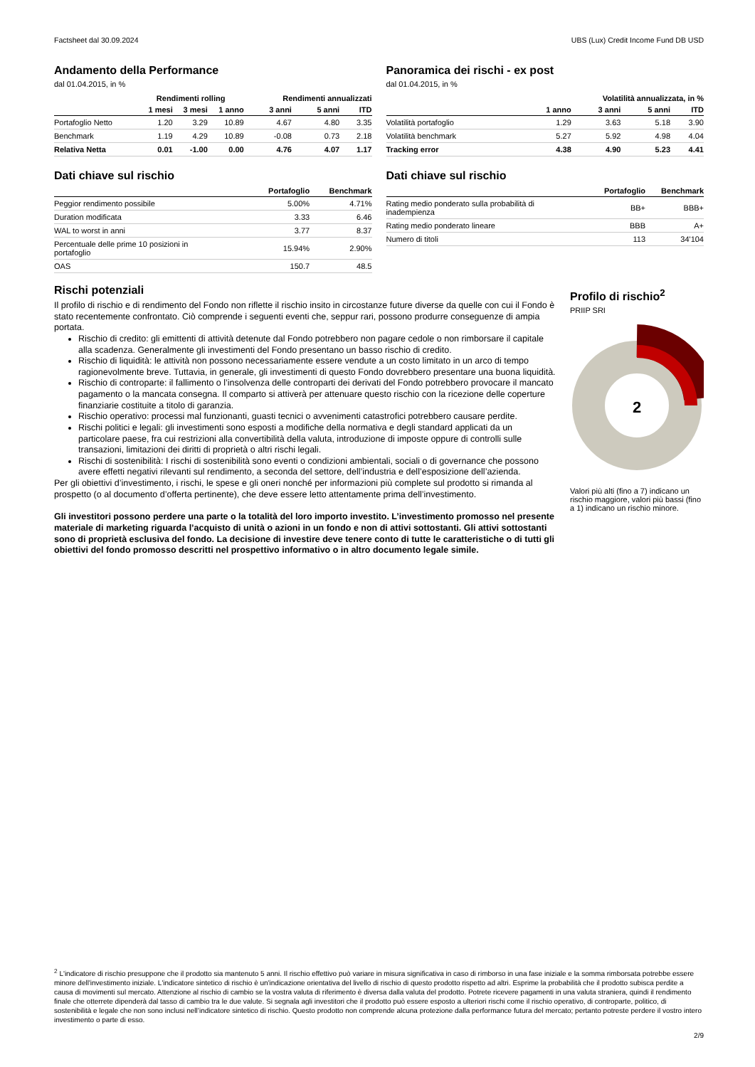Factsheet dal 30.09.2024 UBS (Lux) Credit Income Fund DB USD
Andamento della Performance
dal 01.04.2015, in %
| | Rendimenti rolling | | | Rendimenti annualizzati | | |
| --- | --- | --- | --- | --- | --- | --- |
| | 1 mesi | 3 mesi | 1 anno | 3 anni | 5 anni | ITD |
| Portafoglio Netto | 1.20 | 3.29 | 10.89 | 4.67 | 4.80 | 3.35 |
| Benchmark | 1.19 | 4.29 | 10.89 | -0.08 | 0.73 | 2.18 |
| Relativa Netta | 0.01 | -1.00 | 0.00 | 4.76 | 4.07 | 1.17 |
Dati chiave sul rischio
| | Portafoglio | Benchmark |
| --- | --- | --- |
| Peggior rendimento possibile | 5.00% | 4.71% |
| Duration modificata | 3.33 | 6.46 |
| WAL to worst in anni | 3.77 | 8.37 |
| Percentuale delle prime 10 posizioni in portafoglio | 15.94% | 2.90% |
| OAS | 150.7 | 48.5 |
Panoramica dei rischi - ex post
dal 01.04.2015, in %
| | Volatilità annualizzata, in % | | | |
| --- | --- | --- | --- | --- |
| | 1 anno | 3 anni | 5 anni | ITD |
| Volatilità portafoglio | 1.29 | 3.63 | 5.18 | 3.90 |
| Volatilità benchmark | 5.27 | 5.92 | 4.98 | 4.04 |
| Tracking error | 4.38 | 4.90 | 5.23 | 4.41 |
Dati chiave sul rischio
| | Portafoglio | Benchmark |
| --- | --- | --- |
| Rating medio ponderato sulla probabilità di inadempienza | BB+ | BBB+ |
| Rating medio ponderato lineare | BBB | A+ |
| Numero di titoli | 113 | 34'104 |
Rischi potenziali
Il profilo di rischio e di rendimento del Fondo non riflette il rischio insito in circostanze future diverse da quelle con cui il Fondo è stato recentemente confrontato. Ciò comprende i seguenti eventi che, seppur rari, possono produrre conseguenze di ampia portata.
Rischio di credito: gli emittenti di attività detenute dal Fondo potrebbero non pagare cedole o non rimborsare il capitale alla scadenza. Generalmente gli investimenti del Fondo presentano un basso rischio di credito.
Rischio di liquidità: le attività non possono necessariamente essere vendute a un costo limitato in un arco di tempo ragionevolmente breve. Tuttavia, in generale, gli investimenti di questo Fondo dovrebbero presentare una buona liquidità.
Rischio di controparte: il fallimento o l’insolvenza delle controparti dei derivati del Fondo potrebbero provocare il mancato pagamento o la mancata consegna. Il comparto si attiverà per attenuare questo rischio con la ricezione delle coperture finanziarie costituite a titolo di garanzia.
Rischio operativo: processi mal funzionanti, guasti tecnici o avvenimenti catastrofici potrebbero causare perdite.
Rischi politici e legali: gli investimenti sono esposti a modifiche della normativa e degli standard applicati da un particolare paese, fra cui restrizioni alla convertibilità della valuta, introduzione di imposte oppure di controlli sulle transazioni, limitazioni dei diritti di proprietà o altri rischi legali.
Rischi di sostenibilità: I rischi di sostenibilità sono eventi o condizioni ambientali, sociali o di governance che possono avere effetti negativi rilevanti sul rendimento, a seconda del settore, dell’industria e dell’esposizione dell’azienda.
Per gli obiettivi d’investimento, i rischi, le spese e gli oneri nonché per informazioni più complete sul prodotto si rimanda al prospetto (o al documento d’offerta pertinente), che deve essere letto attentamente prima dell’investimento.
Gli investitori possono perdere una parte o la totalità del loro importo investito. L’investimento promosso nel presente materiale di marketing riguarda l’acquisto di unità o azioni in un fondo e non di attivi sottostanti. Gli attivi sottostanti sono di proprietà esclusiva del fondo. La decisione di investire deve tenere conto di tutte le caratteristiche o di tutti gli obiettivi del fondo promosso descritti nel prospettivo informativo o in altro documento legale simile.
Profilo di rischio<sup>2</sup>
PRIIP SRI
2
Valori più alti (fino a 7) indicano un rischio maggiore, valori più bassi (fino a 1) indicano un rischio minore.
<sup>2</sup> L'indicatore di rischio presuppone che il prodotto sia mantenuto 5 anni. Il rischio effettivo può variare in misura significativa in caso di rimborso in una fase iniziale e la somma rimborsata potrebbe essere minore dell'investimento iniziale. L'indicatore sintetico di rischio è un'indicazione orientativa del livello di rischio di questo prodotto rispetto ad altri. Esprime la probabilità che il prodotto subisca perdite a causa di movimenti sul mercato. Attenzione al rischio di cambio se la vostra valuta di riferimento è diversa dalla valuta del prodotto. Potrete ricevere pagamenti in una valuta straniera, quindi il rendimento finale che otterrete dipenderà dal tasso di cambio tra le due valute. Si segnala agli investitori che il prodotto può essere esposto a ulteriori rischi come il rischio operativo, di controparte, politico, di sostenibilità e legale che non sono inclusi nell’indicatore sintetico di rischio. Questo prodotto non comprende alcuna protezione dalla performance futura del mercato; pertanto potreste perdere il vostro intero investimento o parte di esso.
2/9